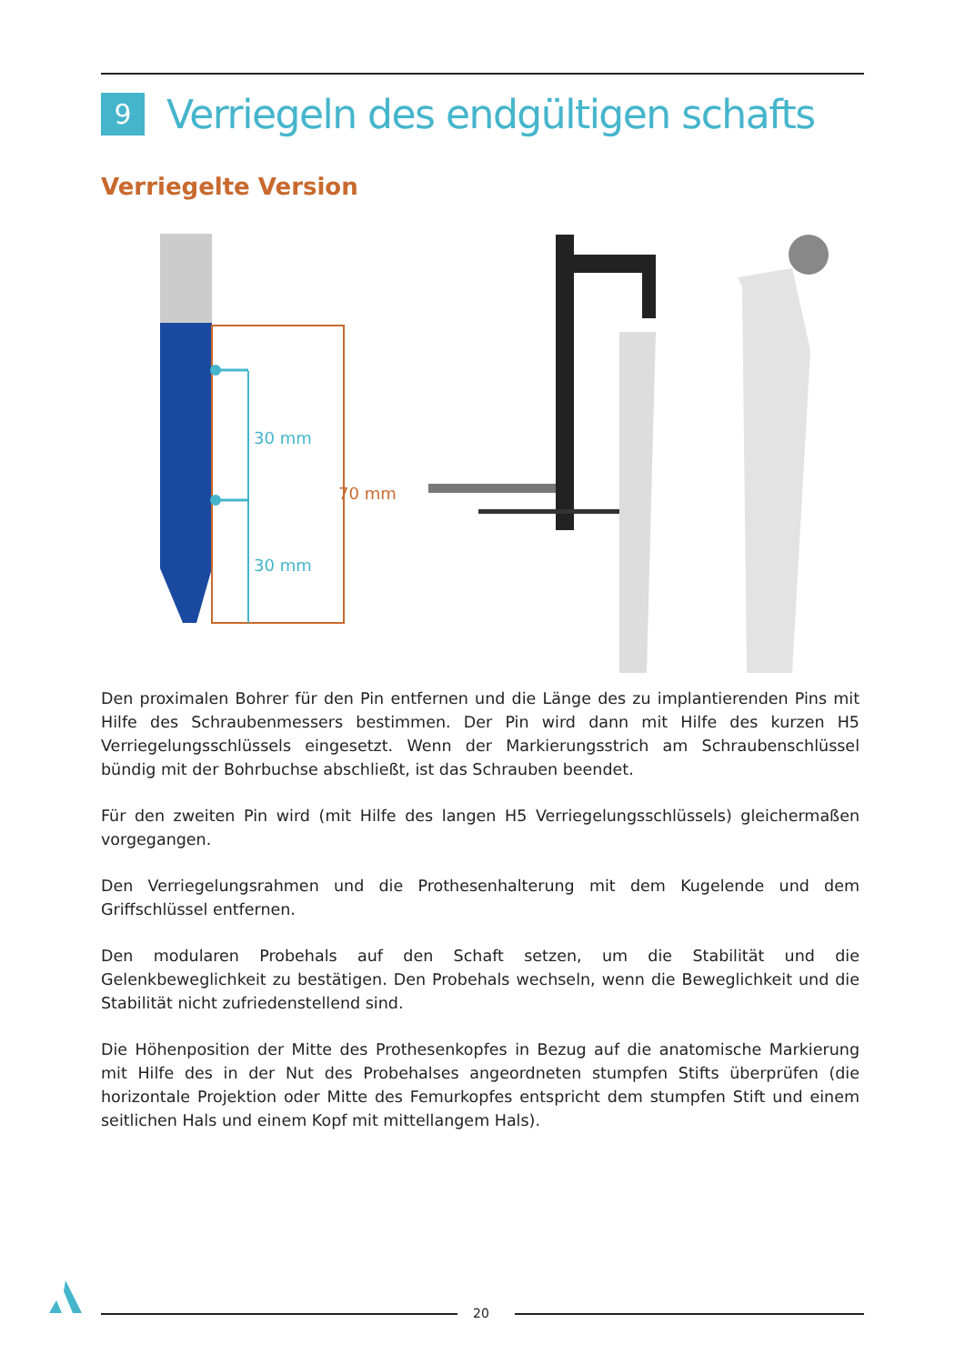9
Verriegeln des endgültigen schafts
Verriegelte Version
30 mm
30 mm
70 mm
Den proximalen Bohrer für den Pin entfernen und die Länge des zu implantierenden Pins mit Hilfe des Schraubenmessers bestimmen. Der Pin wird dann mit Hilfe des kurzen H5 Verriegelungsschlüssels eingesetzt. Wenn der Markierungsstrich am Schraubenschlüssel bündig mit der Bohrbuchse abschließt, ist das Schrauben beendet.
Für den zweiten Pin wird (mit Hilfe des langen H5 Verriegelungsschlüssels) gleichermaßen vorgegangen.
Den Verriegelungsrahmen und die Prothesenhalterung mit dem Kugelende und dem Griffschlüssel entfernen.
Den modularen Probehals auf den Schaft setzen, um die Stabilität und die Gelenkbeweglichkeit zu bestätigen. Den Probehals wechseln, wenn die Beweglichkeit und die Stabilität nicht zufriedenstellend sind.
Die Höhenposition der Mitte des Prothesenkopfes in Bezug auf die anatomische Markierung mit Hilfe des in der Nut des Probehalses angeordneten stumpfen Stifts überprüfen (die horizontale Projektion oder Mitte des Femurkopfes entspricht dem stumpfen Stift und einem seitlichen Hals und einem Kopf mit mittellangem Hals).
20